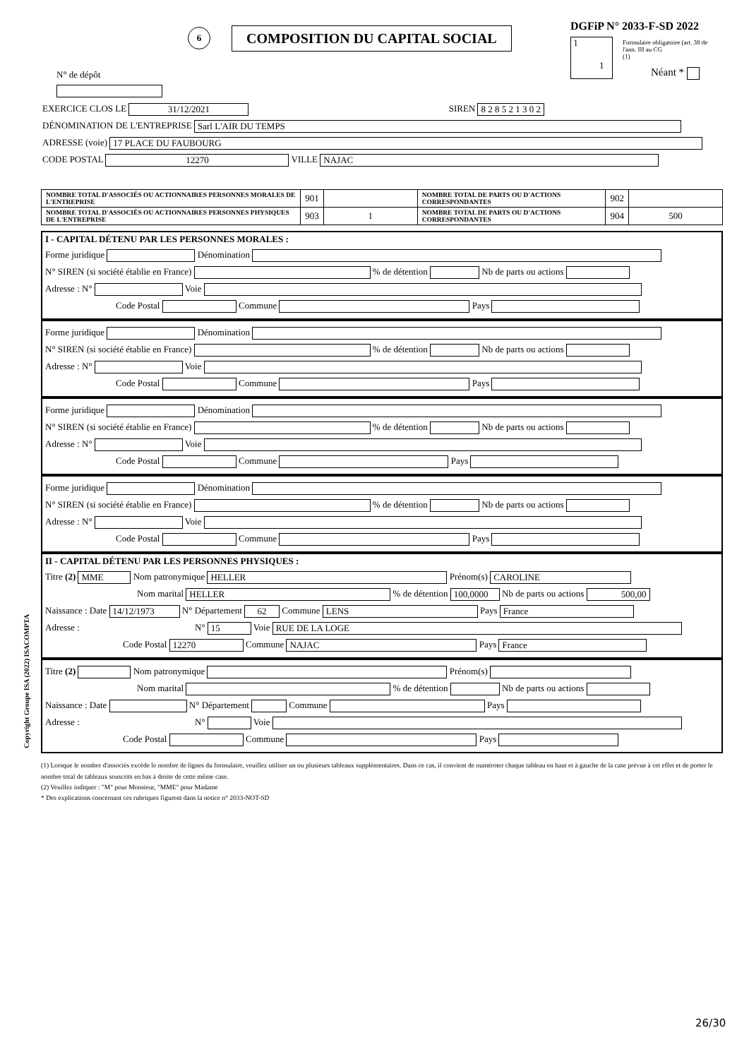DGFiP N° 2033-F-SD 2022
Formulaire obligatoire (art. 38 de l'ann. III au CG
(1)
1
1
Néant *
6 COMPOSITION DU CAPITAL SOCIAL
N° de dépôt
EXERCICE CLOS LE 31/12/2021 SIREN 8 2 8 5 2 1 3 0 2
DÉNOMINATION DE L'ENTREPRISE Sarl L'AIR DU TEMPS
ADRESSE (voie) 17 PLACE DU FAUBOURG
CODE POSTAL 12270 VILLE NAJAC
| NOMBRE TOTAL D'ASSOCIÉS OU ACTIONNAIRES PERSONNES MORALES DE L'ENTREPRISE | 901 | | NOMBRE TOTAL DE PARTS OU D'ACTIONS CORRESPONDANTES | 902 | |
| NOMBRE TOTAL D'ASSOCIÉS OU ACTIONNAIRES PERSONNES PHYSIQUES DE L'ENTREPRISE | 903 | 1 | NOMBRE TOTAL DE PARTS OU D'ACTIONS CORRESPONDANTES | 904 | 500 |
I - CAPITAL DÉTENU PAR LES PERSONNES MORALES :
Forme juridique Dénomination
N° SIREN (si société établie en France) % de détention Nb de parts ou actions
Adresse : N° Voie
Code Postal Commune Pays
Forme juridique Dénomination
N° SIREN (si société établie en France) % de détention Nb de parts ou actions
Adresse : N° Voie
Code Postal Commune Pays
Forme juridique Dénomination
N° SIREN (si société établie en France) % de détention Nb de parts ou actions
Adresse : N° Voie
Code Postal Commune Pays
Forme juridique Dénomination
N° SIREN (si société établie en France) % de détention Nb de parts ou actions
Adresse : N° Voie
Code Postal Commune Pays
II - CAPITAL DÉTENU PAR LES PERSONNES PHYSIQUES :
Titre (2) MME Nom patronymique HELLER Prénom(s) CAROLINE
Nom marital HELLER % de détention 100,0000 Nb de parts ou actions 500,00
Naissance : Date 14/12/1973 N° Département 62 Commune LENS Pays France
Adresse : N° 15 Voie RUE DE LA LOGE
Code Postal 12270 Commune NAJAC Pays France
Titre (2) Nom patronymique Prénom(s)
Nom marital % de détention Nb de parts ou actions
Naissance : Date N° Département Commune Pays
Adresse : N° Voie
Code Postal Commune Pays
(1) Lorsque le nombre d'associés excède le nombre de lignes du formulaire, veuillez utiliser un ou plusieurs tableaux supplémentaires. Dans ce cas, il convient de numéroter chaque tableau en haut et à gauche de la case prévue à cet effet et de porter le nombre total de tableaux souscrits en bas à droite de cette même case.
(2) Veuillez indiquer : "M" pour Monsieur, "MME" pour Madame
* Des explications concernant ces rubriques figurent dans la notice n° 2033-NOT-SD
Copyright Groupe ISA (2022) ISACOMPTA
26/30